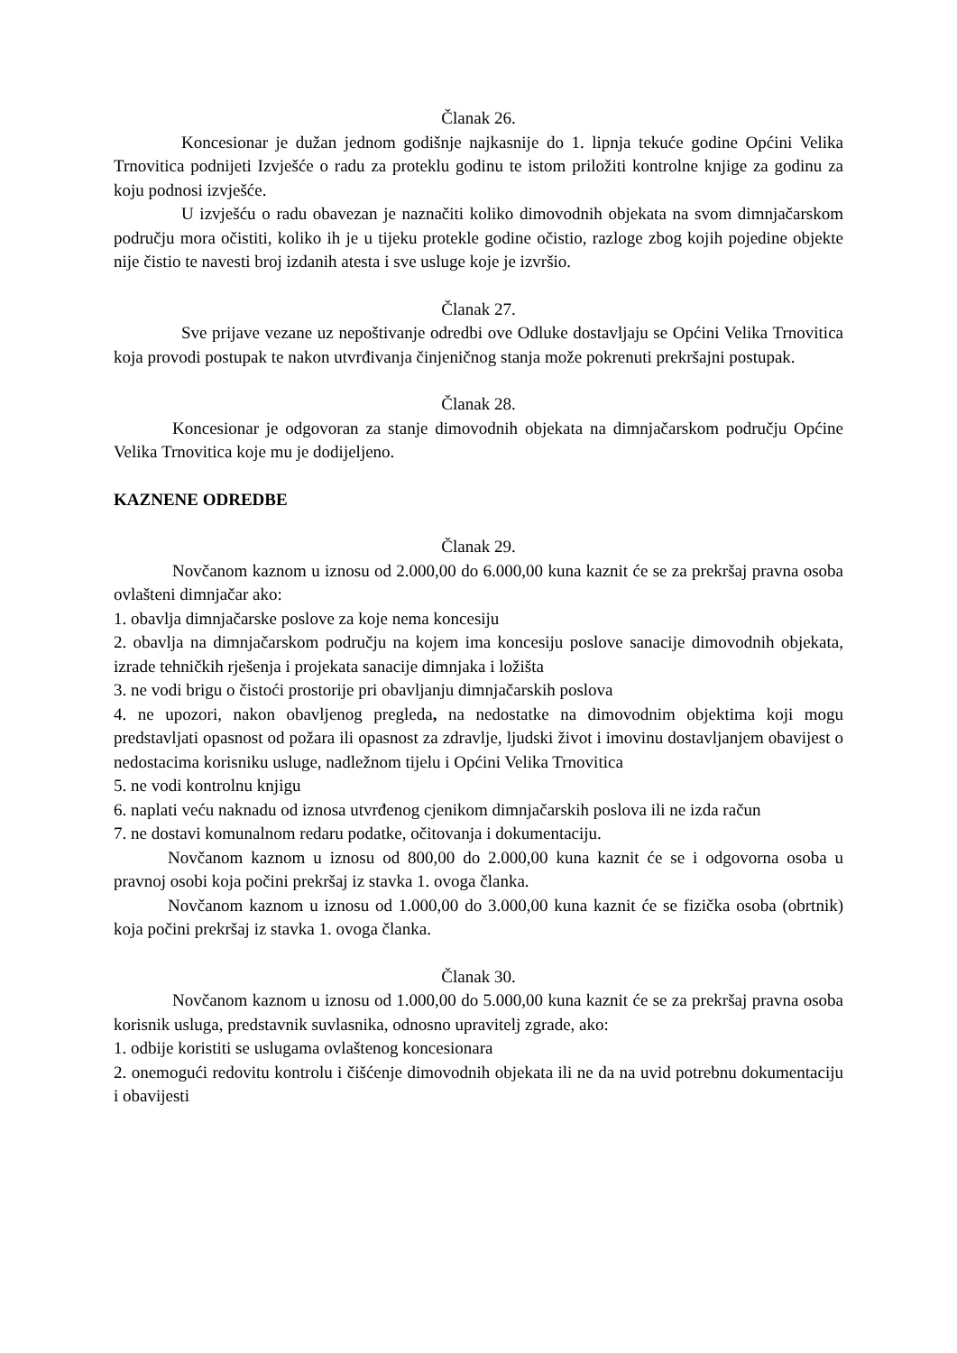Članak 26.
Koncesionar je dužan jednom godišnje najkasnije do 1. lipnja tekuće godine Općini Velika Trnovitica podnijeti Izvješće o radu za proteklu godinu te istom priložiti kontrolne knjige za godinu za koju podnosi izvješće.
U izvješću o radu obavezan je naznačiti koliko dimovodnih objekata na svom dimnjačarskom području mora očistiti, koliko ih je u tijeku protekle godine očistio, razloge zbog kojih pojedine objekte nije čistio te navesti broj izdanih atesta i sve usluge koje je izvršio.
Članak 27.
Sve prijave vezane uz nepoštivanje odredbi ove Odluke dostavljaju se Općini Velika Trnovitica koja provodi postupak te nakon utvrđivanja činjeničnog stanja može pokrenuti prekršajni postupak.
Članak 28.
Koncesionar je odgovoran za stanje dimovodnih objekata na dimnjačarskom području Općine Velika Trnovitica koje mu je dodijeljeno.
KAZNENE ODREDBE
Članak 29.
Novčanom kaznom u iznosu od 2.000,00 do 6.000,00 kuna kaznit će se za prekršaj pravna osoba ovlašteni dimnjačar ako:
1. obavlja dimnjačarske poslove za koje nema koncesiju
2. obavlja na dimnjačarskom području na kojem ima koncesiju poslove sanacije dimovodnih objekata, izrade tehničkih rješenja i projekata sanacije dimnjaka i ložišta
3. ne vodi brigu o čistoći prostorije pri obavljanju dimnjačarskih poslova
4. ne upozori, nakon obavljenog pregleda, na nedostatke na dimovodnim objektima koji mogu predstavljati opasnost od požara ili opasnost za zdravlje, ljudski život i imovinu dostavljanjem obavijest o nedostacima korisniku usluge, nadležnom tijelu i Općini Velika Trnovitica
5. ne vodi kontrolnu knjigu
6. naplati veću naknadu od iznosa utvrđenog cjenikom dimnjačarskih poslova ili ne izda račun
7. ne dostavi komunalnom redaru podatke, očitovanja i dokumentaciju.
Novčanom kaznom u iznosu od 800,00 do 2.000,00 kuna kaznit će se i odgovorna osoba u pravnoj osobi koja počini prekršaj iz stavka 1. ovoga članka.
Novčanom kaznom u iznosu od 1.000,00 do 3.000,00 kuna kaznit će se fizička osoba (obrtnik) koja počini prekršaj iz stavka 1. ovoga članka.
Članak 30.
Novčanom kaznom u iznosu od 1.000,00 do 5.000,00 kuna kaznit će se za prekršaj pravna osoba korisnik usluga, predstavnik suvlasnika, odnosno upravitelj zgrade, ako:
1. odbije koristiti se uslugama ovlaštenog koncesionara
2. onemogući redovitu kontrolu i čišćenje dimovodnih objekata ili ne da na uvid potrebnu dokumentaciju i obavijesti